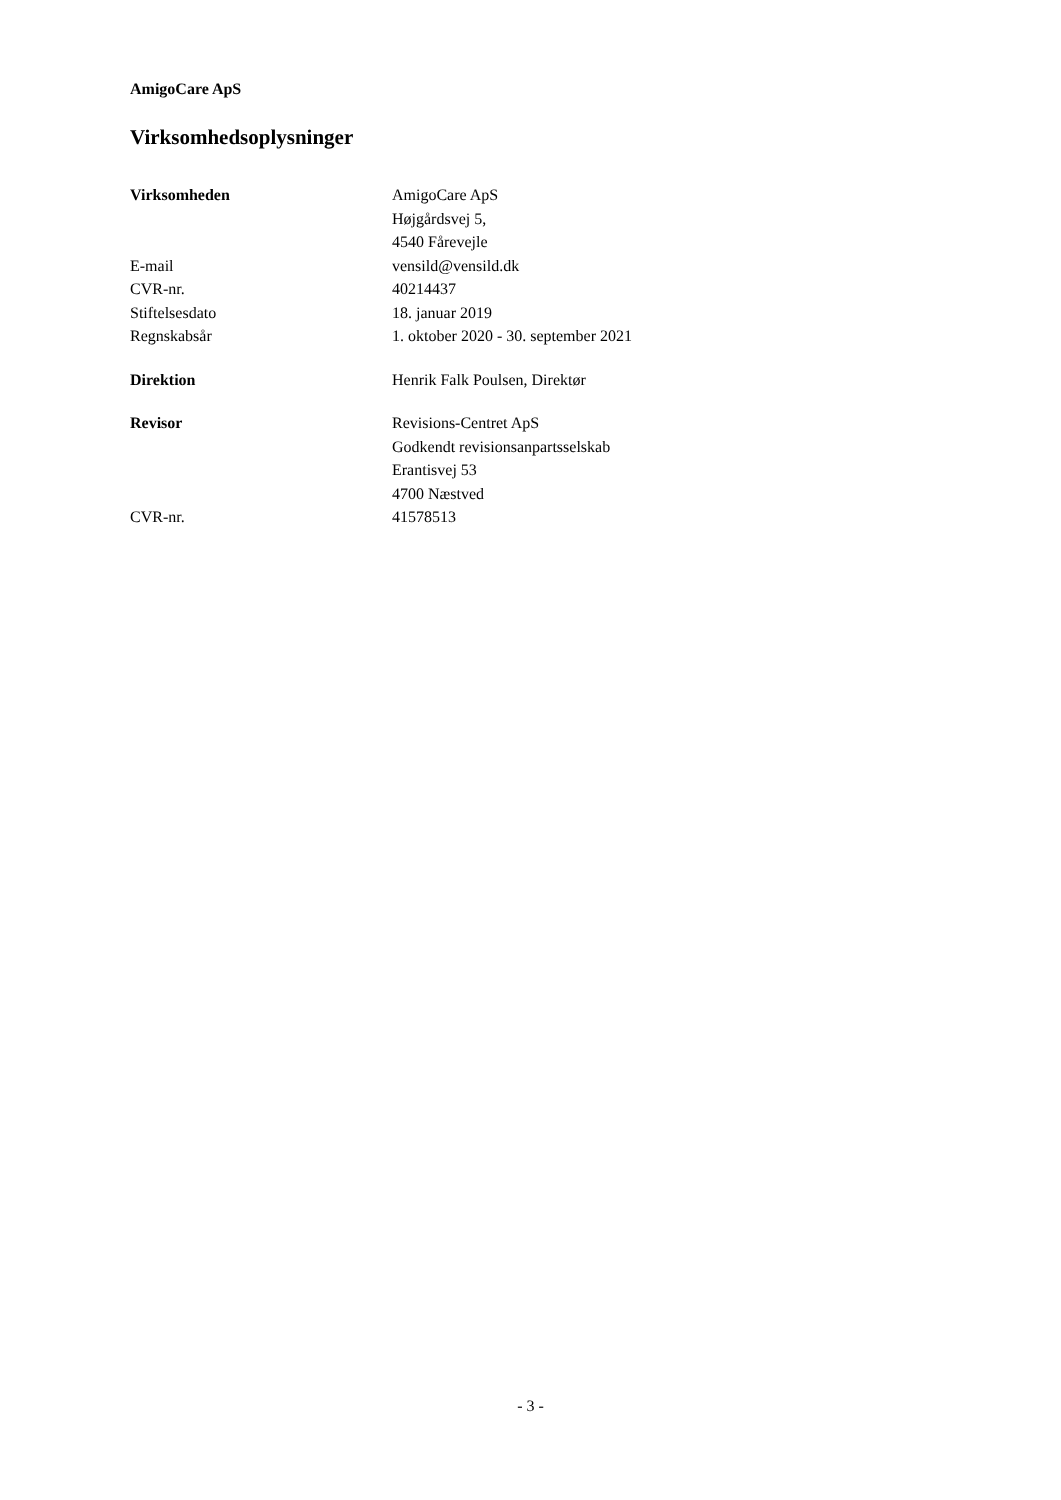AmigoCare ApS
Virksomhedsoplysninger
| Virksomheden | AmigoCare ApS |
| | Højgårdsvej 5, |
| | 4540 Fårevejle |
| E-mail | vensild@vensild.dk |
| CVR-nr. | 40214437 |
| Stiftelsesdato | 18. januar 2019 |
| Regnskabsår | 1. oktober 2020 - 30. september 2021 |
| Direktion | Henrik Falk Poulsen, Direktør |
| Revisor | Revisions-Centret ApS |
| | Godkendt revisionsanpartsselskab |
| | Erantisvej 53 |
| | 4700 Næstved |
| CVR-nr. | 41578513 |
- 3 -